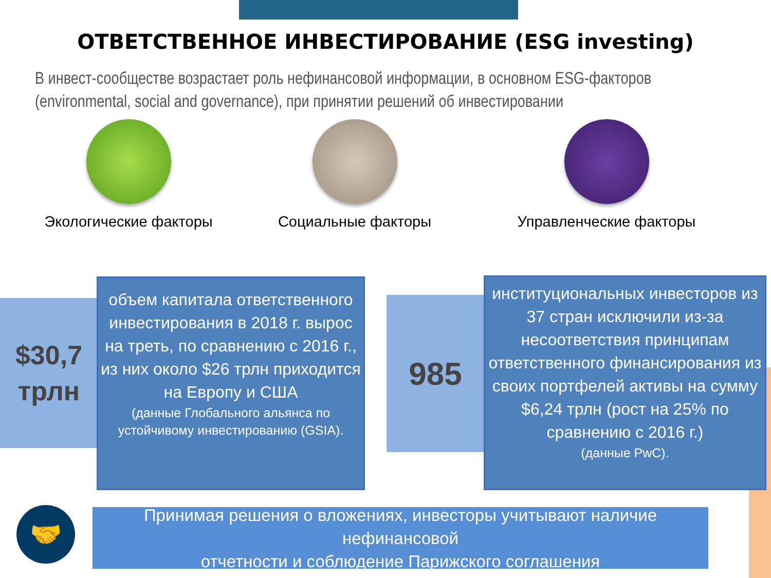ОТВЕТСТВЕННОЕ ИНВЕСТИРОВАНИЕ (ESG investing)
В инвест-сообществе возрастает роль нефинансовой информации, в основном ESG-факторов (environmental, social and governance), при принятии решений об инвестировании
Экологические факторы Социальные факторы Управленческие факторы
$30,7
трлн
объем капитала ответственного инвестирования в 2018 г. вырос на треть, по сравнению с 2016 г., из них около $26 трлн приходится на Европу и США
(данные Глобального альянса по устойчивому инвестированию (GSIA).
985
институциональных инвесторов из 37 стран исключили из-за несоответствия принципам ответственного финансирования из своих портфелей активы на сумму $6,24 трлн (рост на 25% по сравнению с 2016 г.)
(данные PwC).
🤝
Принимая решения о вложениях, инвесторы учитывают наличие нефинансовой
отчетности и соблюдение Парижского соглашения